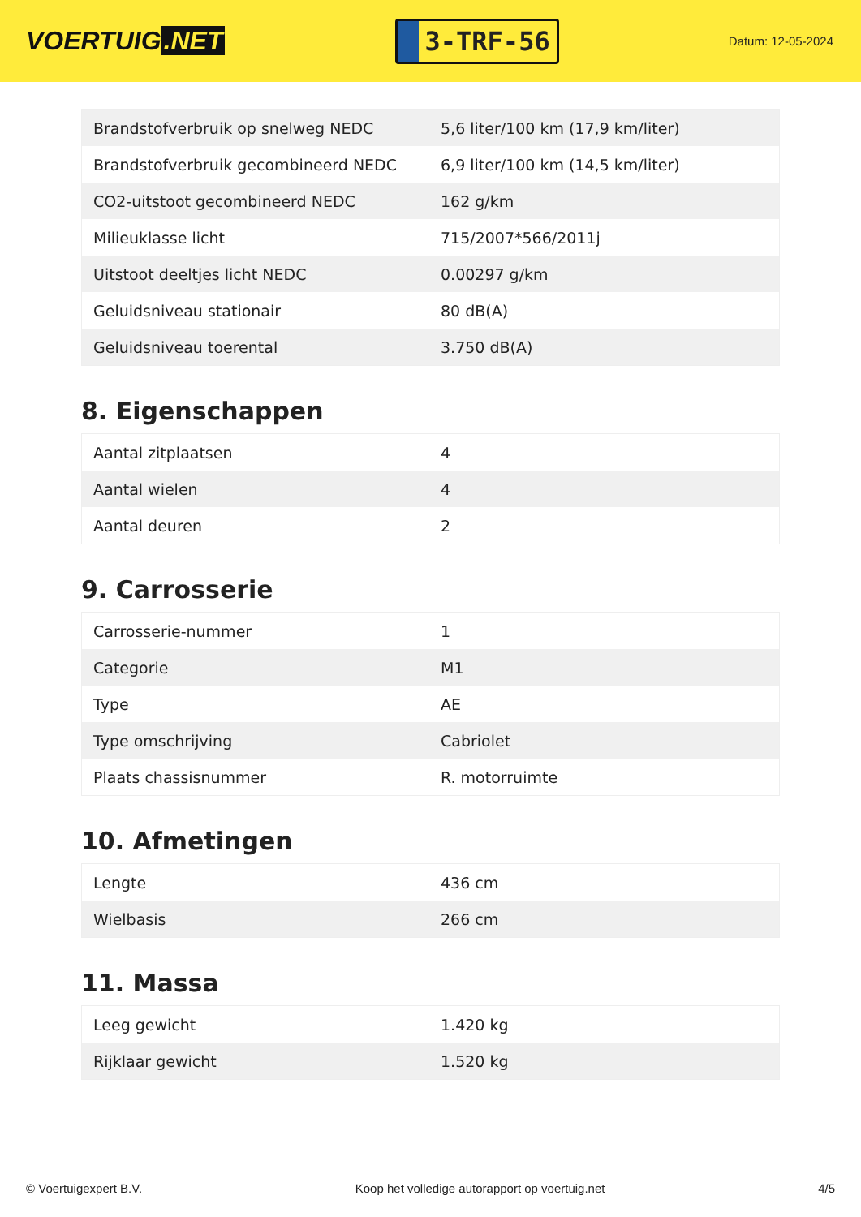VOERTUIG.NET
3-TRF-56
Datum: 12-05-2024
| Brandstofverbruik op snelweg NEDC | 5,6 liter/100 km (17,9 km/liter) |
| Brandstofverbruik gecombineerd NEDC | 6,9 liter/100 km (14,5 km/liter) |
| CO2-uitstoot gecombineerd NEDC | 162 g/km |
| Milieuklasse licht | 715/2007*566/2011j |
| Uitstoot deeltjes licht NEDC | 0.00297 g/km |
| Geluidsniveau stationair | 80 dB(A) |
| Geluidsniveau toerental | 3.750 dB(A) |
8. Eigenschappen
| Aantal zitplaatsen | 4 |
| Aantal wielen | 4 |
| Aantal deuren | 2 |
9. Carrosserie
| Carrosserie-nummer | 1 |
| Categorie | M1 |
| Type | AE |
| Type omschrijving | Cabriolet |
| Plaats chassisnummer | R. motorruimte |
10. Afmetingen
| Lengte | 436 cm |
| Wielbasis | 266 cm |
11. Massa
| Leeg gewicht | 1.420 kg |
| Rijklaar gewicht | 1.520 kg |
© Voertuigexpert B.V. Koop het volledige autorapport op voertuig.net 4/5